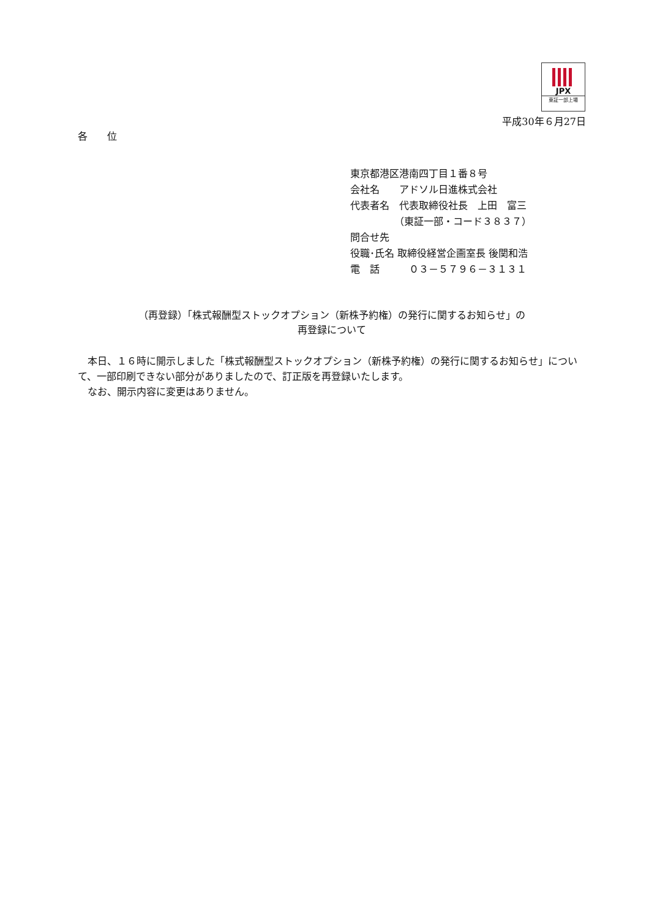JPX
東証一部上場
平成30年６月27日
各　　位
東京都港区港南四丁目１番８号
会社名　　アドソル日進株式会社
代表者名　代表取締役社長　上田　富三
　　　　　（東証一部・コード３８３７）
問合せ先
役職･氏名 取締役経営企画室長 後関和浩
電　話　　　０３－５７９６－３１３１
（再登録）「株式報酬型ストックオプション（新株予約権）の発行に関するお知らせ」の
再登録について
　本日、１６時に開示しました「株式報酬型ストックオプション（新株予約権）の発行に関するお知らせ」について、一部印刷できない部分がありましたので、訂正版を再登録いたします。
　なお、開示内容に変更はありません。